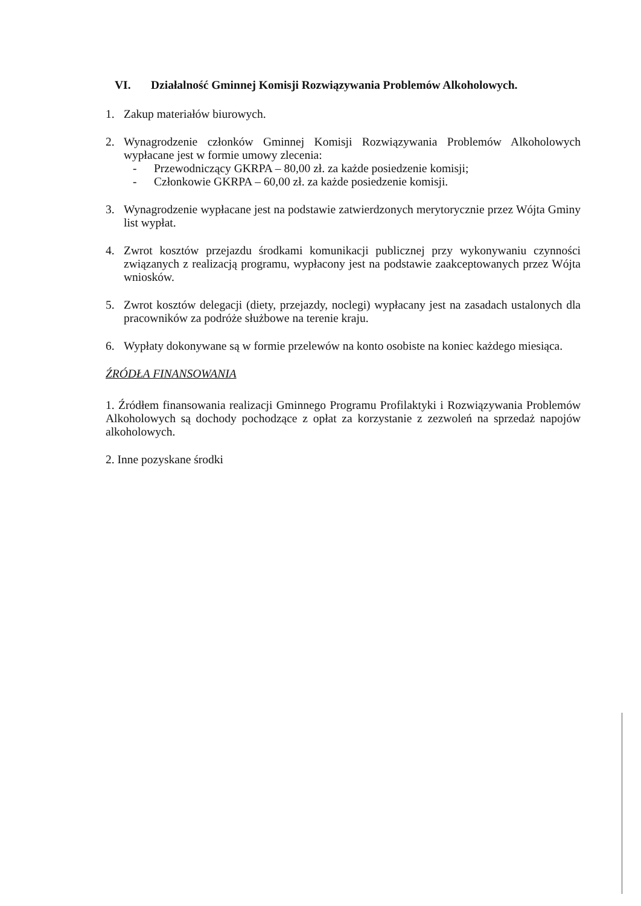VI. Działalność Gminnej Komisji Rozwiązywania Problemów Alkoholowych.
1. Zakup materiałów biurowych.
2. Wynagrodzenie członków Gminnej Komisji Rozwiązywania Problemów Alkoholowych wypłacane jest w formie umowy zlecenia:
- Przewodniczący GKRPA – 80,00 zł. za każde posiedzenie komisji;
- Członkowie GKRPA – 60,00 zł. za każde posiedzenie komisji.
3. Wynagrodzenie wypłacane jest na podstawie zatwierdzonych merytorycznie przez Wójta Gminy list wypłat.
4. Zwrot kosztów przejazdu środkami komunikacji publicznej przy wykonywaniu czynności związanych z realizacją programu, wypłacony jest na podstawie zaakceptowanych przez Wójta wniosków.
5. Zwrot kosztów delegacji (diety, przejazdy, noclegi) wypłacany jest na zasadach ustalonych dla pracowników za podróże służbowe na terenie kraju.
6. Wypłaty dokonywane są w formie przelewów na konto osobiste na koniec każdego miesiąca.
ŹRÓDŁA FINANSOWANIA
1. Źródłem finansowania realizacji Gminnego Programu Profilaktyki i Rozwiązywania Problemów Alkoholowych są dochody pochodzące z opłat za korzystanie z zezwoleń na sprzedaż napojów alkoholowych.
2. Inne pozyskane środki